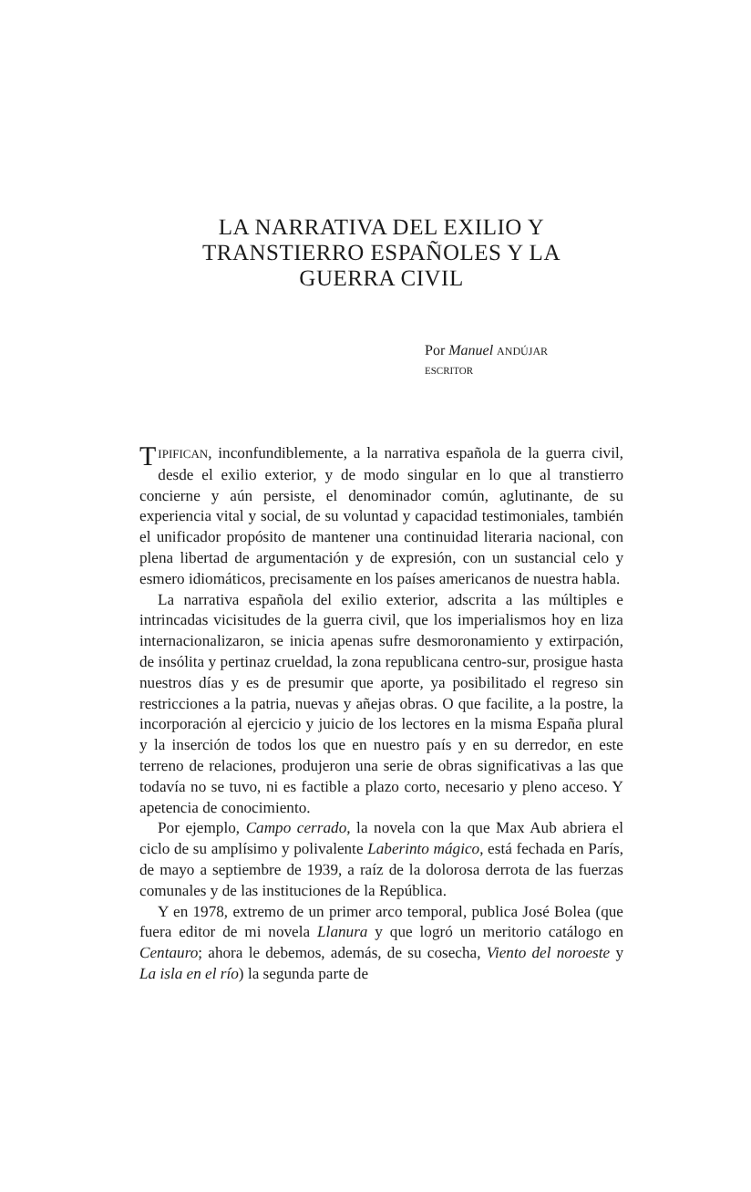LA NARRATIVA DEL EXILIO Y
TRANSTIERRO ESPAÑOLES Y LA
GUERRA CIVIL
Por Manuel ANDÚJAR
ESCRITOR
TIPIFICAN, inconfundiblemente, a la narrativa española de la guerra civil, desde el exilio exterior, y de modo singular en lo que al transtierro concierne y aún persiste, el denominador común, aglutinante, de su experiencia vital y social, de su voluntad y capacidad testimoniales, también el unificador propósito de mantener una continuidad literaria nacional, con plena libertad de argumentación y de expresión, con un sustancial celo y esmero idiomáticos, precisamente en los países americanos de nuestra habla.
La narrativa española del exilio exterior, adscrita a las múltiples e intrincadas vicisitudes de la guerra civil, que los imperialismos hoy en liza internacionalizaron, se inicia apenas sufre desmoronamiento y extirpación, de insólita y pertinaz crueldad, la zona republicana centro-sur, prosigue hasta nuestros días y es de presumir que aporte, ya posibilitado el regreso sin restricciones a la patria, nuevas y añejas obras. O que facilite, a la postre, la incorporación al ejercicio y juicio de los lectores en la misma España plural y la inserción de todos los que en nuestro país y en su derredor, en este terreno de relaciones, produjeron una serie de obras significativas a las que todavía no se tuvo, ni es factible a plazo corto, necesario y pleno acceso. Y apetencia de conocimiento.
Por ejemplo, Campo cerrado, la novela con la que Max Aub abriera el ciclo de su amplísimo y polivalente Laberinto mágico, está fechada en París, de mayo a septiembre de 1939, a raíz de la dolorosa derrota de las fuerzas comunales y de las instituciones de la República.
Y en 1978, extremo de un primer arco temporal, publica José Bolea (que fuera editor de mi novela Llanura y que logró un meritorio catálogo en Centauro; ahora le debemos, además, de su cosecha, Viento del noroeste y La isla en el río) la segunda parte de